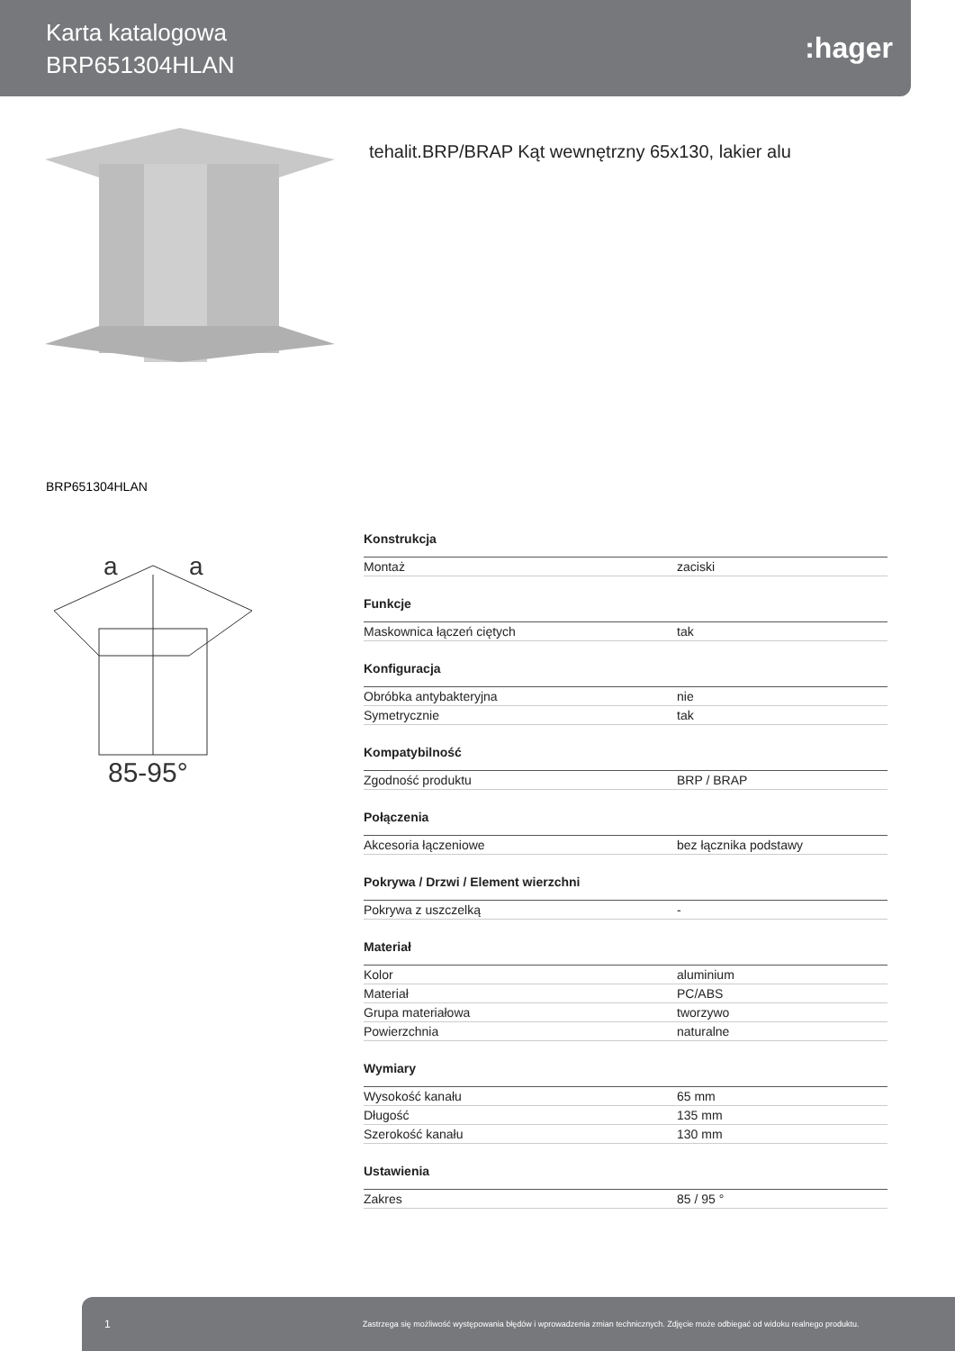Karta katalogowa
BRP651304HLAN
:hager
tehalit.BRP/BRAP Kąt wewnętrzny 65x130, lakier alu
BRP651304HLAN
85-95°
a
a
| Konstrukcja | |
| --- | --- |
| Montaż | zaciski |
| Funkcje | |
| Maskownica łączeń ciętych | tak |
| Konfiguracja | |
| Obróbka antybakteryjna | nie |
| Symetrycznie | tak |
| Kompatybilność | |
| Zgodność produktu | BRP / BRAP |
| Połączenia | |
| Akcesoria łączeniowe | bez łącznika podstawy |
| Pokrywa / Drzwi / Element wierzchni | |
| Pokrywa z uszczelką | - |
| Materiał | |
| Kolor | aluminium |
| Materiał | PC/ABS |
| Grupa materiałowa | tworzywo |
| Powierzchnia | naturalne |
| Wymiary | |
| Wysokość kanału | 65 mm |
| Długość | 135 mm |
| Szerokość kanału | 130 mm |
| Ustawienia | |
| Zakres | 85 / 95 ° |
1 Zastrzega się możliwość występowania błędów i wprowadzenia zmian technicznych. Zdjęcie może odbiegać od widoku realnego produktu.